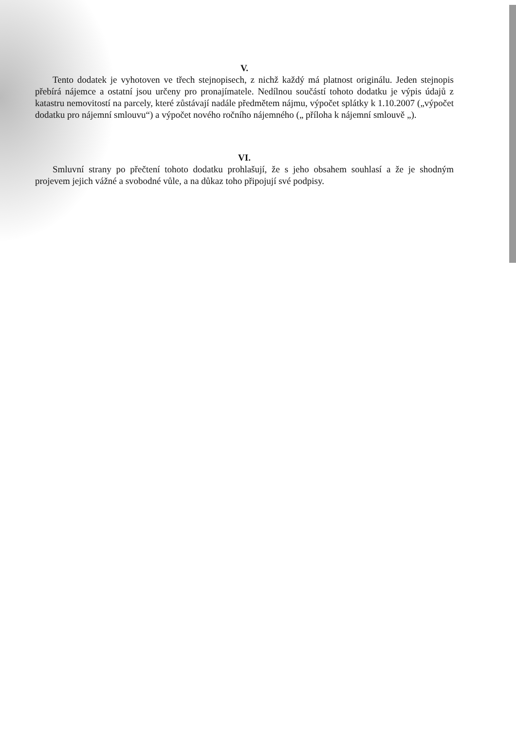V.
Tento dodatek je vyhotoven ve třech stejnopisech, z nichž každý má platnost originálu. Jeden stejnopis přebírá nájemce a ostatní jsou určeny pro pronajímatele. Nedílnou součástí tohoto dodatku je výpis údajů z katastru nemovitostí na parcely, které zůstávají nadále předmětem nájmu, výpočet splátky k 1.10.2007 („výpočet dodatku pro nájemní smlouvu“) a výpočet nového ročního nájemného („ příloha k nájemní smlouvě „).
VI.
Smluvní strany po přečtení tohoto dodatku prohlašují, že s jeho obsahem souhlasí a že je shodným projevem jejich vážné a svobodné vůle, a na důkaz toho připojují své podpisy.